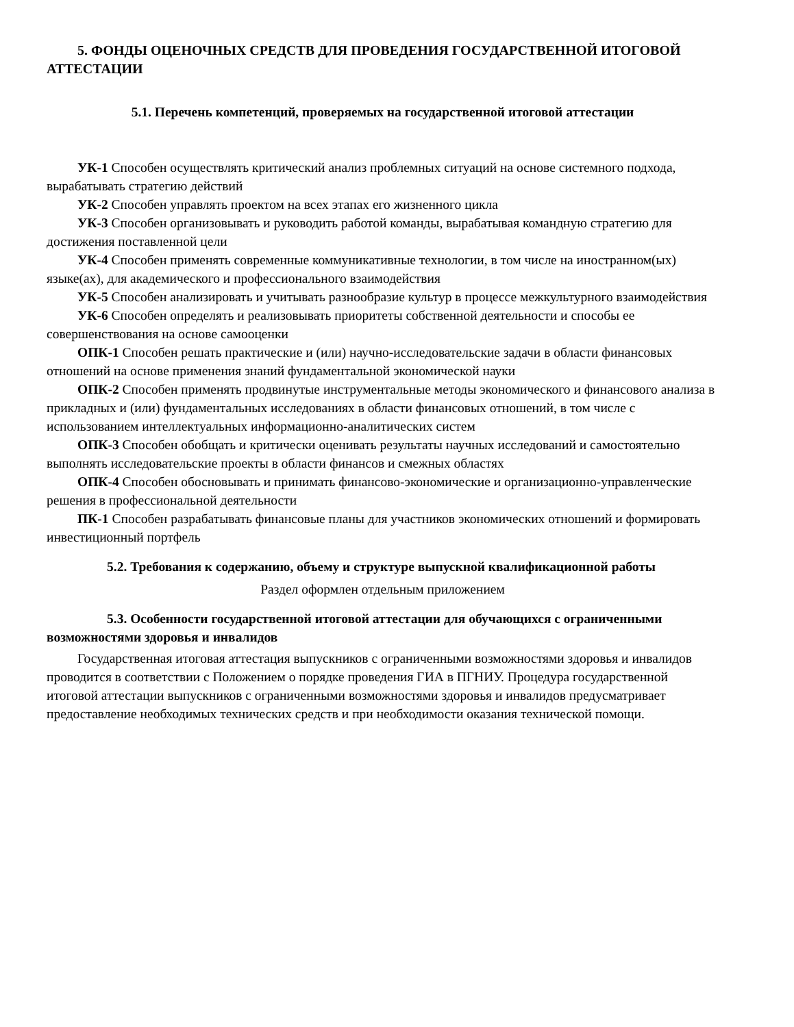5. ФОНДЫ ОЦЕНОЧНЫХ СРЕДСТВ ДЛЯ ПРОВЕДЕНИЯ ГОСУДАРСТВЕННОЙ ИТОГОВОЙ АТТЕСТАЦИИ
5.1. Перечень компетенций, проверяемых на государственной итоговой аттестации
УК-1 Способен осуществлять критический анализ проблемных ситуаций на основе системного подхода, вырабатывать стратегию действий
УК-2 Способен управлять проектом на всех этапах его жизненного цикла
УК-3 Способен организовывать и руководить работой команды, вырабатывая командную стратегию для достижения поставленной цели
УК-4 Способен применять современные коммуникативные технологии, в том числе на иностранном(ых) языке(ах), для академического и профессионального взаимодействия
УК-5 Способен анализировать и учитывать разнообразие культур в процессе межкультурного взаимодействия
УК-6 Способен определять и реализовывать приоритеты собственной деятельности и способы ее совершенствования на основе самооценки
ОПК-1 Способен решать практические и (или) научно-исследовательские задачи в области финансовых отношений на основе применения знаний фундаментальной экономической науки
ОПК-2 Способен применять продвинутые инструментальные методы экономического и финансового анализа в прикладных и (или) фундаментальных исследованиях в области финансовых отношений, в том числе с использованием интеллектуальных информационно-аналитических систем
ОПК-3 Способен обобщать и критически оценивать результаты научных исследований и самостоятельно выполнять исследовательские проекты в области финансов и смежных областях
ОПК-4 Способен обосновывать и принимать финансово-экономические и организационно-управленческие решения в профессиональной деятельности
ПК-1 Способен разрабатывать финансовые планы для участников экономических отношений и формировать инвестиционный портфель
5.2. Требования к содержанию, объему и структуре выпускной квалификационной работы
Раздел оформлен отдельным приложением
5.3. Особенности государственной итоговой аттестации для обучающихся с ограниченными возможностями здоровья и инвалидов
Государственная итоговая аттестация выпускников с ограниченными возможностями здоровья и инвалидов проводится в соответствии с Положением о порядке проведения ГИА в ПГНИУ. Процедура государственной итоговой аттестации выпускников с ограниченными возможностями здоровья и инвалидов предусматривает предоставление необходимых технических средств и при необходимости оказания технической помощи.